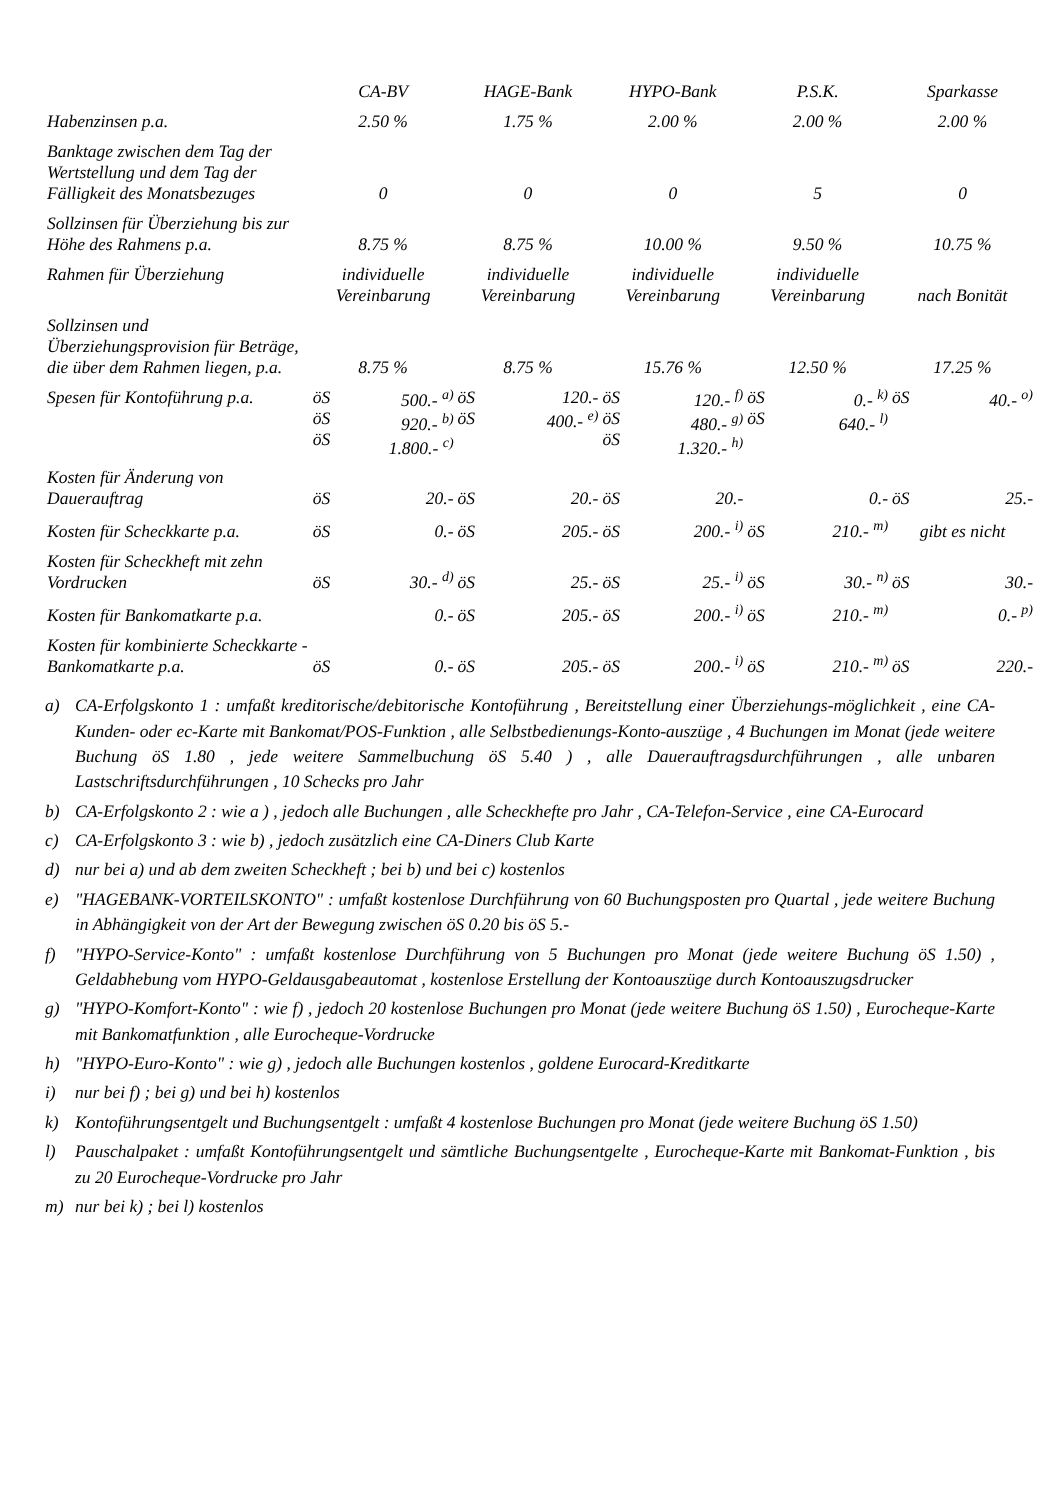| | CA-BV | | HAGE-Bank | | HYPO-Bank | | P.S.K. | | Sparkasse | |
| --- | --- | --- | --- | --- | --- | --- | --- | --- | --- | --- |
| Habenzinsen p.a. | 2.50 % | | 1.75 % | | 2.00 % | | 2.00 % | | 2.00 % | |
| Banktage zwischen dem Tag der Wertstellung und dem Tag der Fälligkeit des Monatsbezuges | 0 | | 0 | | 0 | | 5 | | 0 | |
| Sollzinsen für Überziehung bis zur Höhe des Rahmens p.a. | 8.75 % | | 8.75 % | | 10.00 % | | 9.50 % | | 10.75 % | |
| Rahmen für Überziehung | individuelle Vereinbarung | | individuelle Vereinbarung | | individuelle Vereinbarung | | individuelle Vereinbarung | | nach Bonität | |
| Sollzinsen und Überziehungsprovision für Beträge, die über dem Rahmen liegen, p.a. | 8.75 % | | 8.75 % | | 15.76 % | | 12.50 % | | 17.25 % | |
| Spesen für Kontoführung p.a. | öS öS öS | 500.- <sup>a)</sup> 920.- <sup>b)</sup> 1.800.- <sup>c)</sup> | öS öS | 120.- 400.- <sup>e)</sup> | öS öS öS | 120.- <sup>f)</sup> 480.- <sup>g)</sup> 1.320.- <sup>h)</sup> | öS öS | 0.- <sup>k)</sup> 640.- <sup>l)</sup> | öS | 40.- <sup>o)</sup> |
| Kosten für Änderung von Dauerauftrag | öS | 20.- | öS | 20.- | öS | 20.- | | 0.- | öS | 25.- |
| Kosten für Scheckkarte p.a. | öS | 0.- | öS | 205.- | öS | 200.- <sup>i)</sup> | öS | 210.- <sup>m)</sup> | gibt es nicht | |
| Kosten für Scheckheft mit zehn Vordrucken | öS | 30.- <sup>d)</sup> | öS | 25.- | öS | 25.- <sup>i)</sup> | öS | 30.- <sup>n)</sup> | öS | 30.- |
| Kosten für Bankomatkarte p.a. | | 0.- | öS | 205.- | öS | 200.- <sup>i)</sup> | öS | 210.- <sup>m)</sup> | | 0.- <sup>p)</sup> |
| Kosten für kombinierte Scheckkarte - Bankomatkarte p.a. | öS | 0.- | öS | 205.- | öS | 200.- <sup>i)</sup> | öS | 210.- <sup>m)</sup> | öS | 220.- |
a) CA-Erfolgskonto 1 : umfaßt kreditorische/debitorische Kontoführung , Bereitstellung einer Überziehungs-möglichkeit , eine CA-Kunden- oder ec-Karte mit Bankomat/POS-Funktion , alle Selbstbedienungs-Konto-auszüge , 4 Buchungen im Monat (jede weitere Buchung öS 1.80 , jede weitere Sammelbuchung öS 5.40 ) , alle Dauerauftragsdurchführungen , alle unbaren Lastschriftsdurchführungen , 10 Schecks pro Jahr
b) CA-Erfolgskonto 2 : wie a ) , jedoch alle Buchungen , alle Scheckhefte pro Jahr , CA-Telefon-Service , eine CA-Eurocard
c) CA-Erfolgskonto 3 : wie b) , jedoch zusätzlich eine CA-Diners Club Karte
d) nur bei a) und ab dem zweiten Scheckheft ; bei b) und bei c) kostenlos
e) "HAGEBANK-VORTEILSKONTO" : umfaßt kostenlose Durchführung von 60 Buchungsposten pro Quartal , jede weitere Buchung in Abhängigkeit von der Art der Bewegung zwischen öS 0.20 bis öS 5.-
f) "HYPO-Service-Konto" : umfaßt kostenlose Durchführung von 5 Buchungen pro Monat (jede weitere Buchung öS 1.50) , Geldabhebung vom HYPO-Geldausgabeautomat , kostenlose Erstellung der Kontoauszüge durch Kontoauszugsdrucker
g) "HYPO-Komfort-Konto" : wie f) , jedoch 20 kostenlose Buchungen pro Monat (jede weitere Buchung öS 1.50) , Eurocheque-Karte mit Bankomatfunktion , alle Eurocheque-Vordrucke
h) "HYPO-Euro-Konto" : wie g) , jedoch alle Buchungen kostenlos , goldene Eurocard-Kreditkarte
i) nur bei f) ; bei g) und bei h) kostenlos
k) Kontoführungsentgelt und Buchungsentgelt : umfaßt 4 kostenlose Buchungen pro Monat (jede weitere Buchung öS 1.50)
l) Pauschalpaket : umfaßt Kontoführungsentgelt und sämtliche Buchungsentgelte , Eurocheque-Karte mit Bankomat-Funktion , bis zu 20 Eurocheque-Vordrucke pro Jahr
m) nur bei k) ; bei l) kostenlos